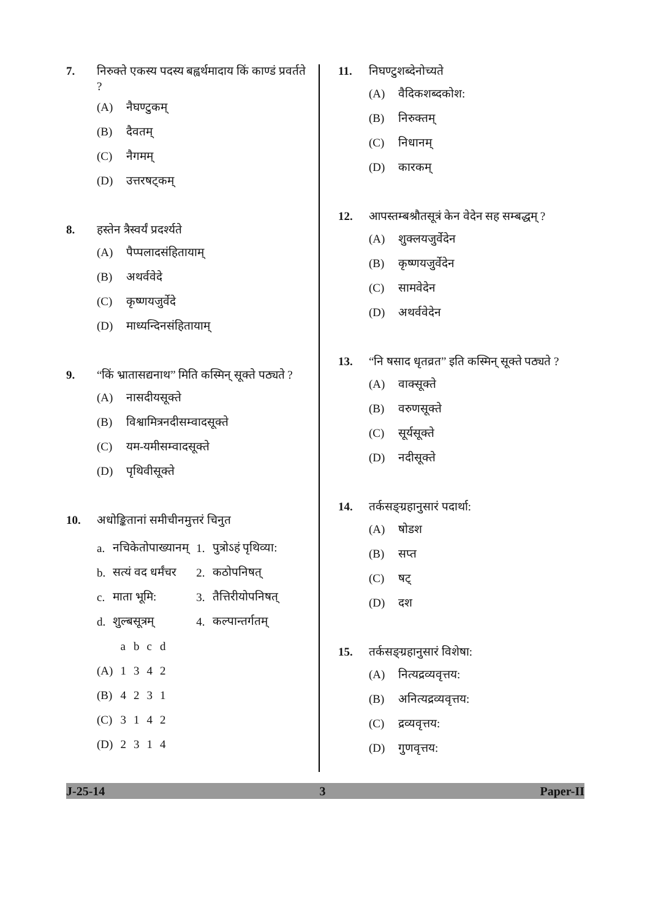7. निरुक्ते एकस्य पदस्य बह्वर्थमादाय किं काण्डं प्रवर्तते ?
(A) नैघण्टुकम्
(B) दैवतम्
(C) नैगमम्
(D) उत्तरषट्कम्
8. हस्तेन त्रैस्वर्यं प्रदर्श्यते
(A) पैप्पलादसंहितायाम्
(B) अथर्ववेदे
(C) कृष्णयजुर्वेदे
(D) माध्यन्दिनसंहितायाम्
9. “किं भ्रातासद्यनाथ” मिति कस्मिन् सूक्ते पठ्यते ?
(A) नासदीयसूक्ते
(B) विश्वामित्रनदीसम्वादसूक्ते
(C) यम-यमीसम्वादसूक्ते
(D) पृथिवीसूक्ते
10. अधोङ्कितानां समीचीनमुत्तरं चिनुत
| a. | नचिकेतोपाख्यानम् | 1. | पुत्रोऽहं पृथिव्या: |
| b. | सत्यं वद धर्मंचर | 2. | कठोपनिषत् |
| c. | माता भूमि: | 3. | तैत्तिरीयोपनिषत् |
| d. | शुल्बसूत्रम् | 4. | कल्पान्तर्गतम् |
| | a | b | c | d |
| (A) | 1 | 3 | 4 | 2 |
| (B) | 4 | 2 | 3 | 1 |
| (C) | 3 | 1 | 4 | 2 |
| (D) | 2 | 3 | 1 | 4 |
11. निघण्टुशब्देनोच्यते
(A) वैदिकशब्दकोश:
(B) निरुक्तम्
(C) निधानम्
(D) कारकम्
12. आपस्तम्बश्रौतसूत्रं केन वेदेन सह सम्बद्धम् ?
(A) शुक्लयजुर्वेदेन
(B) कृष्णयजुर्वेदेन
(C) सामवेदेन
(D) अथर्ववेदेन
13. “नि षसाद धृतव्रत” इति कस्मिन् सूक्ते पठ्यते ?
(A) वाक्सूक्ते
(B) वरुणसूक्ते
(C) सूर्यसूक्ते
(D) नदीसूक्ते
14. तर्कसङ्ग्रहानुसारं पदार्था:
(A) षोडश
(B) सप्त
(C) षट्
(D) दश
15. तर्कसङ्ग्रहानुसारं विशेषा:
(A) नित्यद्रव्यवृत्तय:
(B) अनित्यद्रव्यवृत्तय:
(C) द्रव्यवृत्तय:
(D) गुणवृत्तय:
J-25-14 3 Paper-II